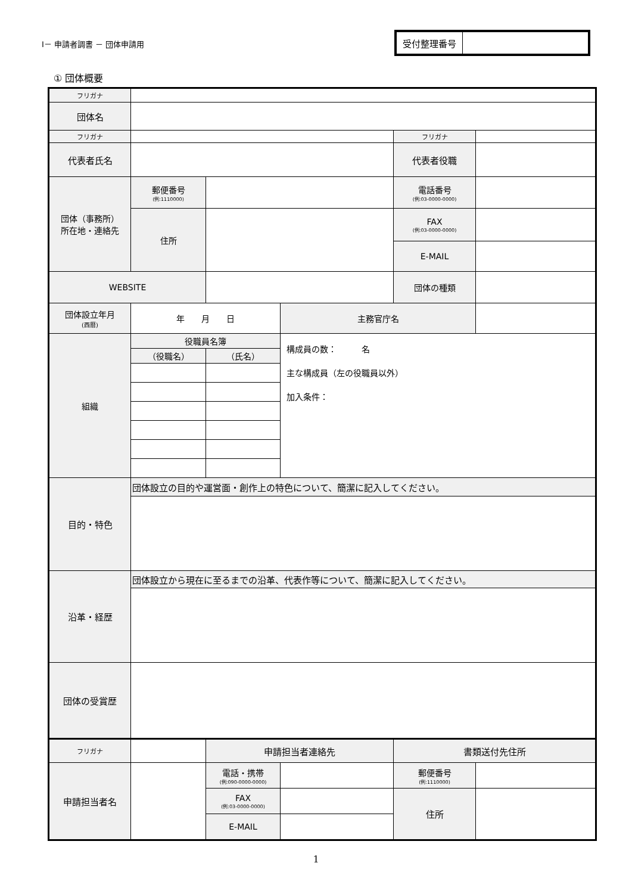Ⅰ－ 申請者調書 － 団体申請用
| 受付整理番号 | |
① 団体概要
| フリガナ | | | | | |
| 団体名 | | | | | |
| フリガナ | | | | フリガナ | |
| 代表者氏名 | | | | 代表者役職 | |
| 団体（事務所） 所在地・連絡先 | 郵便番号 (例:1110000) | | | 電話番号 (例:03-0000-0000) | |
| | 住所 | | | FAX (例:03-0000-0000) | |
| | | | | E-MAIL | |
| WEBSITE | | | | 団体の種類 | |
| 団体設立年月 (西暦) | 年 月 日 | | 主務官庁名 | | |
| 組織 | 役職員名簿 | | 構成員の数： 名 主な構成員（左の役職員以外） 加入条件： | | |
| | （役職名） | （氏名） | | | |
| 目的・特色 | 団体設立の目的や運営面・創作上の特色について、簡潔に記入してください。 | | | | |
| 沿革・経歴 | 団体設立から現在に至るまでの沿革、代表作等について、簡潔に記入してください。 | | | | |
| 団体の受賞歴 | | | | | |
| フリガナ | | 申請担当者連絡先 | | 書類送付先住所 | |
| 申請担当者名 | | 電話・携帯 (例:090-0000-0000) | | 郵便番号 (例:1110000) | |
| | | FAX (例:03-0000-0000) | | 住所 | |
| | | E-MAIL | | | |
1